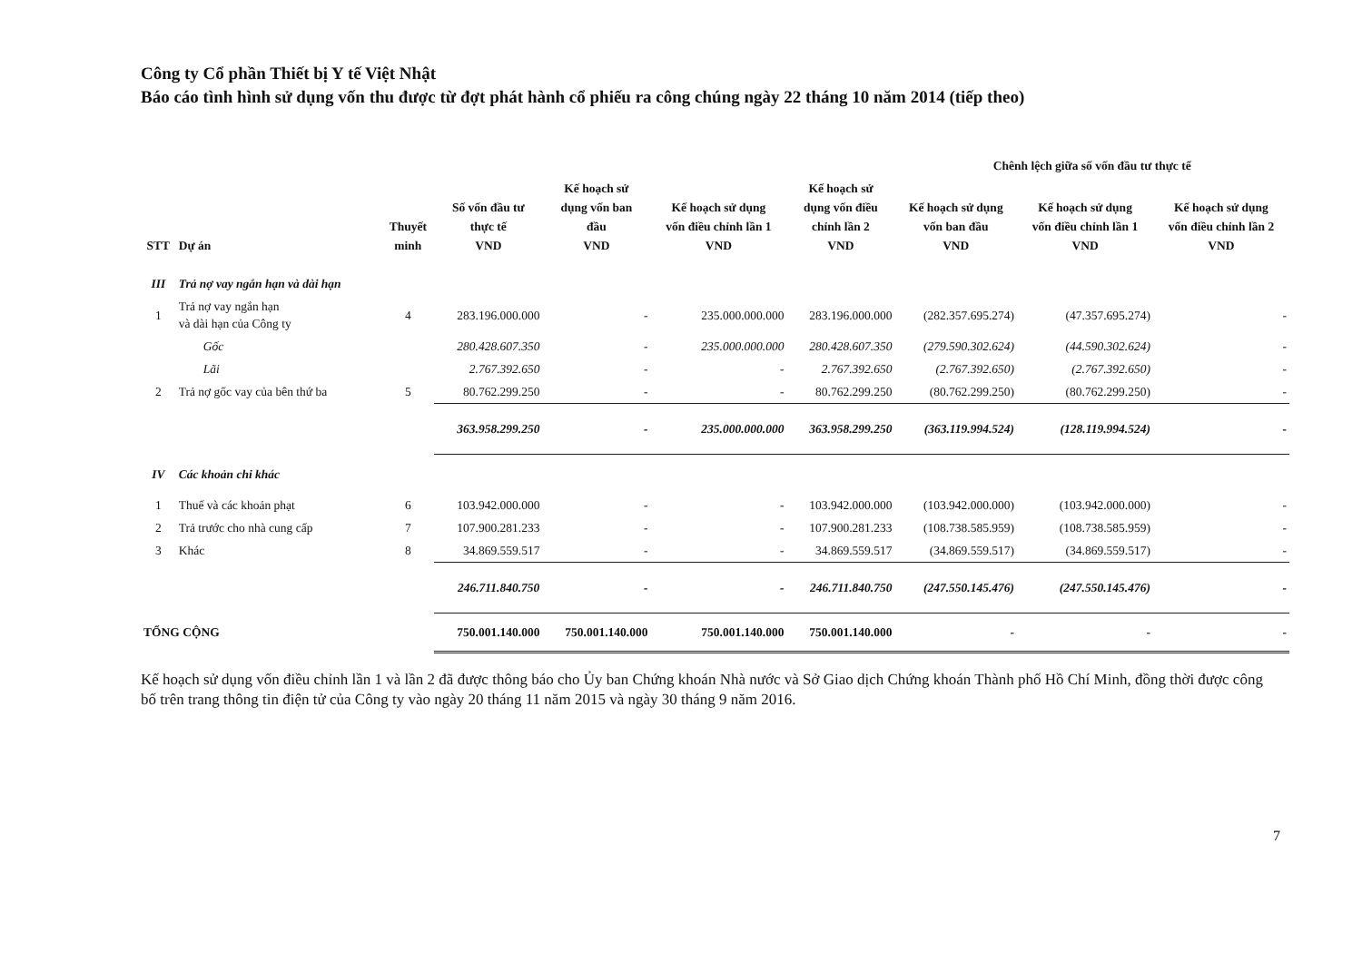Công ty Cổ phần Thiết bị Y tế Việt Nhật
Báo cáo tình hình sử dụng vốn thu được từ đợt phát hành cổ phiếu ra công chúng ngày 22 tháng 10 năm 2014 (tiếp theo)
| | | | | | | | Chênh lệch giữa số vốn đầu tư thực tế | | |
| --- | --- | --- | --- | --- | --- | --- | --- | --- | --- |
| STT | Dự án | Thuyết minh | Số vốn đầu tư thực tế VND | Kế hoạch sử dụng vốn ban đầu VND | Kế hoạch sử dụng vốn điều chỉnh lần 1 VND | Kế hoạch sử dụng vốn điều chỉnh lần 2 VND | Kế hoạch sử dụng vốn ban đầu VND | Kế hoạch sử dụng vốn điều chỉnh lần 1 VND | Kế hoạch sử dụng vốn điều chỉnh lần 2 VND |
| III | Trả nợ vay ngắn hạn và dài hạn | | | | | | | | |
| 1 | Trả nợ vay ngắn hạn và dài hạn của Công ty | 4 | 283.196.000.000 | - | 235.000.000.000 | 283.196.000.000 | (282.357.695.274) | (47.357.695.274) | - |
| | Gốc | | 280.428.607.350 | - | 235.000.000.000 | 280.428.607.350 | (279.590.302.624) | (44.590.302.624) | - |
| | Lãi | | 2.767.392.650 | - | - | 2.767.392.650 | (2.767.392.650) | (2.767.392.650) | - |
| 2 | Trả nợ gốc vay của bên thứ ba | 5 | 80.762.299.250 | - | - | 80.762.299.250 | (80.762.299.250) | (80.762.299.250) | - |
| | | | 363.958.299.250 | - | 235.000.000.000 | 363.958.299.250 | (363.119.994.524) | (128.119.994.524) | - |
| IV | Các khoản chi khác | | | | | | | | |
| 1 | Thuế và các khoản phạt | 6 | 103.942.000.000 | - | - | 103.942.000.000 | (103.942.000.000) | (103.942.000.000) | - |
| 2 | Trả trước cho nhà cung cấp | 7 | 107.900.281.233 | - | - | 107.900.281.233 | (108.738.585.959) | (108.738.585.959) | - |
| 3 | Khác | 8 | 34.869.559.517 | - | - | 34.869.559.517 | (34.869.559.517) | (34.869.559.517) | - |
| | | | 246.711.840.750 | - | - | 246.711.840.750 | (247.550.145.476) | (247.550.145.476) | - |
| TỔNG CỘNG | | | 750.001.140.000 | 750.001.140.000 | 750.001.140.000 | 750.001.140.000 | - | - | - |
Kế hoạch sử dụng vốn điều chỉnh lần 1 và lần 2 đã được thông báo cho Ủy ban Chứng khoán Nhà nước và Sở Giao dịch Chứng khoán Thành phố Hồ Chí Minh, đồng thời được công bố trên trang thông tin điện tử của Công ty vào ngày 20 tháng 11 năm 2015 và ngày 30 tháng 9 năm 2016.
7